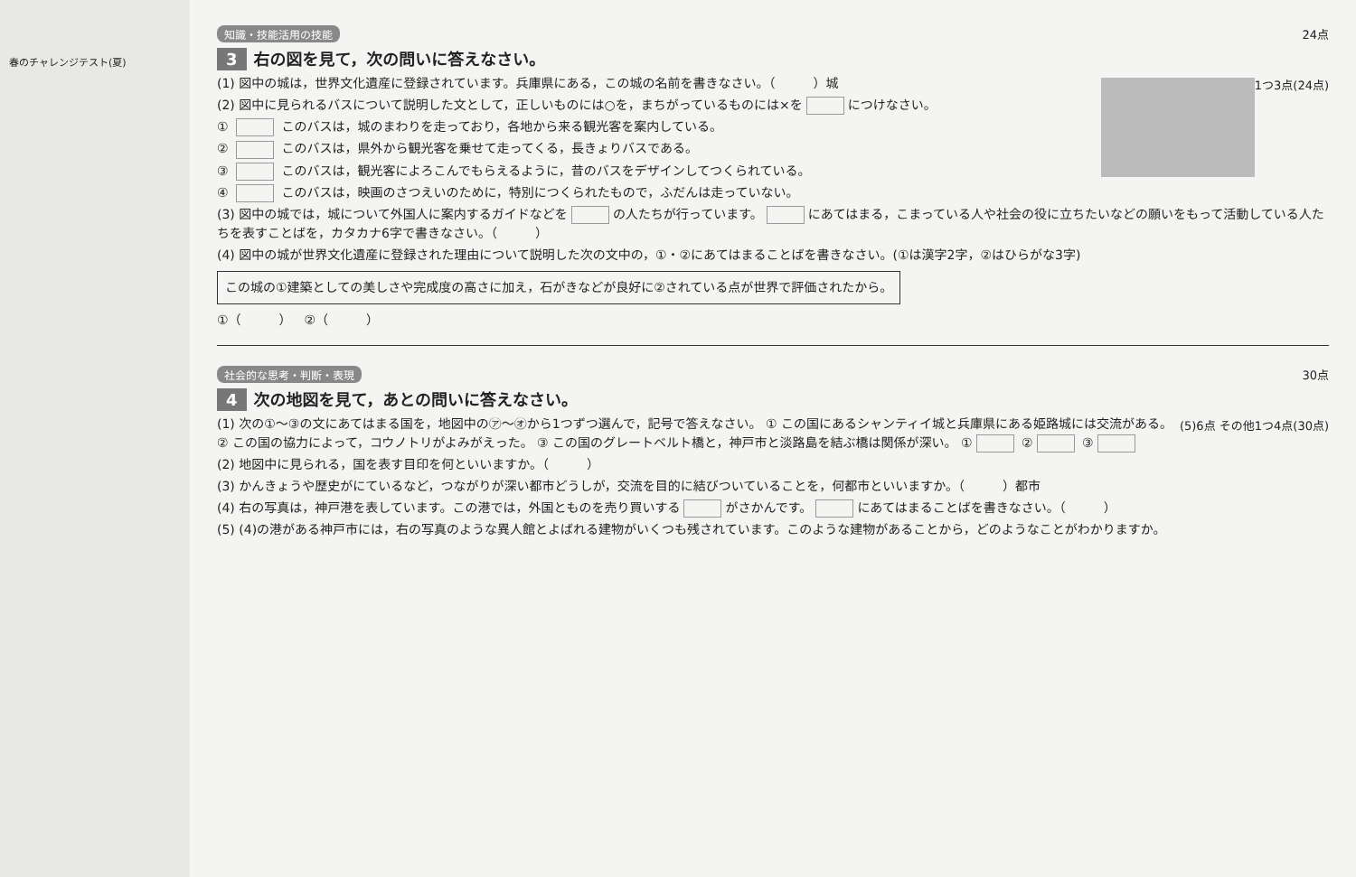春のチャレンジテスト(夏)
知識・技能活用の技能 24点
3 右の図を見て，次の問いに答えなさい。
1つ3点(24点)
(1) 図中の城は，世界文化遺産に登録されています。兵庫県にある，この城の名前を書きなさい。（　　　）城
(2) 図中に見られるバスについて説明した文として，正しいものには○を，まちがっているものには×を につけなさい。
① このバスは，城のまわりを走っており，各地から来る観光客を案内している。
② このバスは，県外から観光客を乗せて走ってくる，長きょりバスである。
③ このバスは，観光客によろこんでもらえるように，昔のバスをデザインしてつくられている。
④ このバスは，映画のさつえいのために，特別につくられたもので，ふだんは走っていない。
(3) 図中の城では，城について外国人に案内するガイドなどを の人たちが行っています。 にあてはまる，こまっている人や社会の役に立ちたいなどの願いをもって活動している人たちを表すことばを，カタカナ6字で書きなさい。（　　　）
(4) 図中の城が世界文化遺産に登録された理由について説明した次の文中の，①・②にあてはまることばを書きなさい。(①は漢字2字，②はひらがな3字)
この城の①建築としての美しさや完成度の高さに加え，石がきなどが良好に②されている点が世界で評価されたから。
①（　　　）　②（　　　）
社会的な思考・判断・表現 30点
4 次の地図を見て，あとの問いに答えなさい。
(5)6点 その他1つ4点(30点)
(1) 次の①～③の文にあてはまる国を，地図中の㋐～㋔から1つずつ選んで，記号で答えなさい。 ① この国にあるシャンティイ城と兵庫県にある姫路城には交流がある。 ② この国の協力によって，コウノトリがよみがえった。 ③ この国のグレートベルト橋と，神戸市と淡路島を結ぶ橋は関係が深い。 ① ② ③
(2) 地図中に見られる，国を表す目印を何といいますか。（　　　）
(3) かんきょうや歴史がにているなど，つながりが深い都市どうしが，交流を目的に結びついていることを，何都市といいますか。（　　　）都市
(4) 右の写真は，神戸港を表しています。この港では，外国とものを売り買いする がさかんです。 にあてはまることばを書きなさい。（　　　）
(5) (4)の港がある神戸市には，右の写真のような異人館とよばれる建物がいくつも残されています。このような建物があることから，どのようなことがわかりますか。